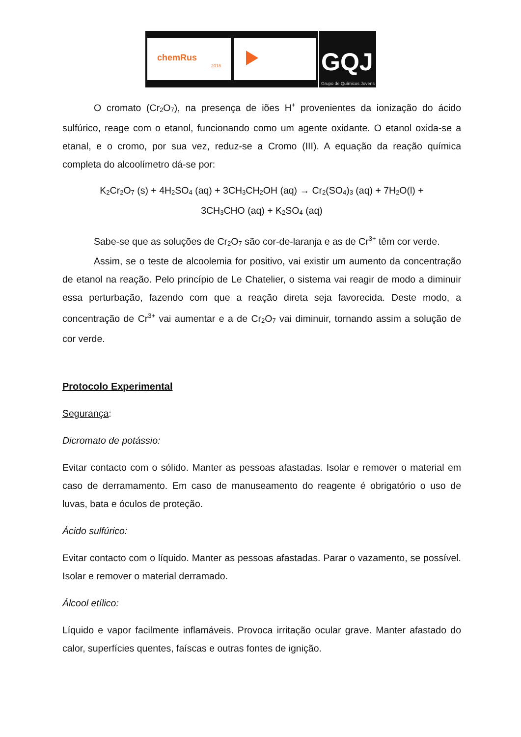chemRus
2018
GQJ
Grupo de Químicos Jovens
O cromato (Cr<sub>2</sub>O<sub>7</sub>), na presença de iões H<sup>+</sup> provenientes da ionização do ácido sulfúrico, reage com o etanol, funcionando como um agente oxidante. O etanol oxida-se a etanal, e o cromo, por sua vez, reduz-se a Cromo (III). A equação da reação química completa do alcoolímetro dá-se por:
K<sub>2</sub>Cr<sub>2</sub>O<sub>7</sub> (s) + 4H<sub>2</sub>SO<sub>4</sub> (aq) + 3CH<sub>3</sub>CH<sub>2</sub>OH (aq) → Cr<sub>2</sub>(SO<sub>4</sub>)<sub>3</sub> (aq) + 7H<sub>2</sub>O(l) +
3CH<sub>3</sub>CHO (aq) + K<sub>2</sub>SO<sub>4</sub> (aq)
Sabe-se que as soluções de Cr<sub>2</sub>O<sub>7</sub> são cor-de-laranja e as de Cr<sup>3+</sup> têm cor verde.
Assim, se o teste de alcoolemia for positivo, vai existir um aumento da concentração de etanol na reação. Pelo princípio de Le Chatelier, o sistema vai reagir de modo a diminuir essa perturbação, fazendo com que a reação direta seja favorecida. Deste modo, a concentração de Cr<sup>3+</sup> vai aumentar e a de Cr<sub>2</sub>O<sub>7</sub> vai diminuir, tornando assim a solução de cor verde.
Protocolo Experimental
Segurança:
Dicromato de potássio:
Evitar contacto com o sólido. Manter as pessoas afastadas. Isolar e remover o material em caso de derramamento. Em caso de manuseamento do reagente é obrigatório o uso de luvas, bata e óculos de proteção.
Ácido sulfúrico:
Evitar contacto com o líquido. Manter as pessoas afastadas. Parar o vazamento, se possível. Isolar e remover o material derramado.
Álcool etílico:
Líquido e vapor facilmente inflamáveis. Provoca irritação ocular grave. Manter afastado do calor, superfícies quentes, faíscas e outras fontes de ignição.